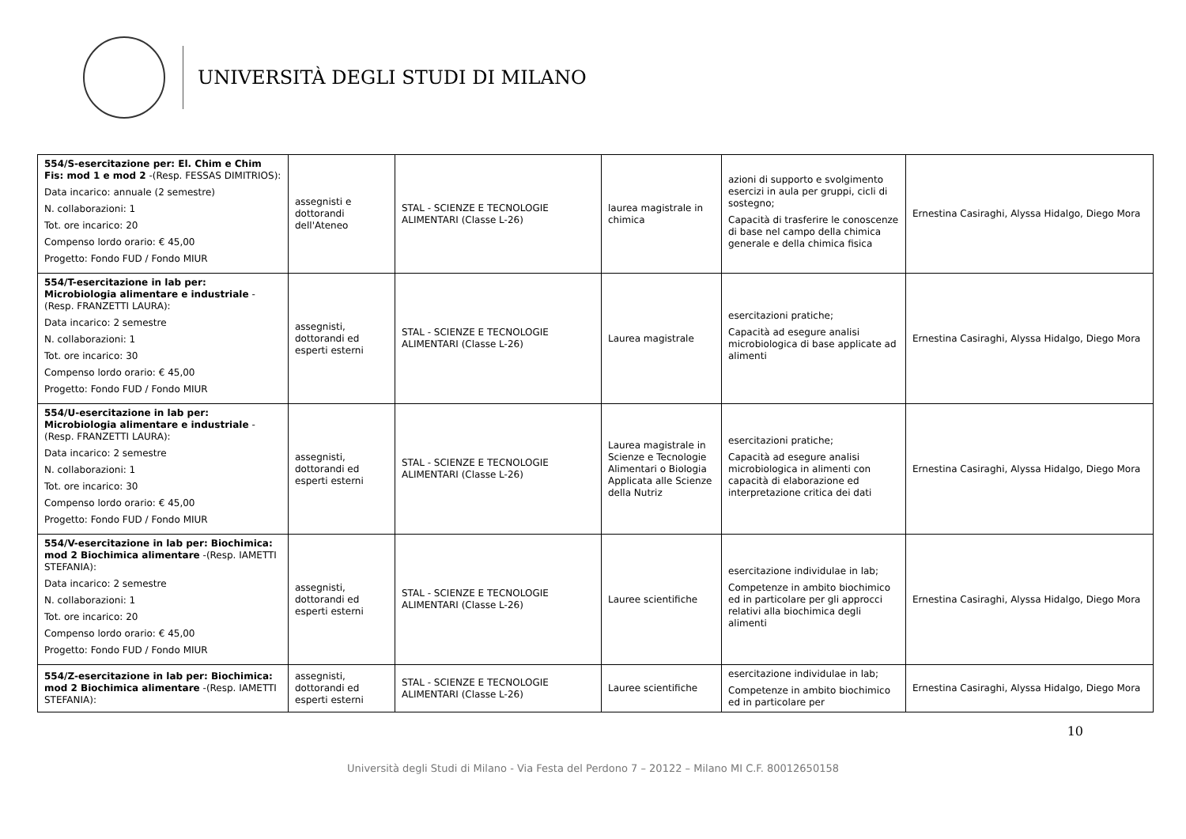UNIVERSITÀ DEGLI STUDI DI MILANO
| 554/S-esercitazione per: El. Chim e Chim Fis: mod 1 e mod 2 -(Resp. FESSAS DIMITRIOS): Data incarico: annuale (2 semestre) N. collaborazioni: 1 Tot. ore incarico: 20 Compenso lordo orario: € 45,00 Progetto: Fondo FUD / Fondo MIUR | assegnisti e dottorandi dell'Ateneo | STAL - SCIENZE E TECNOLOGIE ALIMENTARI (Classe L-26) | laurea magistrale in chimica | azioni di supporto e svolgimento esercizi in aula per gruppi, cicli di sostegno; Capacità di trasferire le conoscenze di base nel campo della chimica generale e della chimica fisica | Ernestina Casiraghi, Alyssa Hidalgo, Diego Mora |
| 554/T-esercitazione in lab per: Microbiologia alimentare e industriale -(Resp. FRANZETTI LAURA): Data incarico: 2 semestre N. collaborazioni: 1 Tot. ore incarico: 30 Compenso lordo orario: € 45,00 Progetto: Fondo FUD / Fondo MIUR | assegnisti, dottorandi ed esperti esterni | STAL - SCIENZE E TECNOLOGIE ALIMENTARI (Classe L-26) | Laurea magistrale | esercitazioni pratiche; Capacità ad esegure analisi microbiologica di base applicate ad alimenti | Ernestina Casiraghi, Alyssa Hidalgo, Diego Mora |
| 554/U-esercitazione in lab per: Microbiologia alimentare e industriale -(Resp. FRANZETTI LAURA): Data incarico: 2 semestre N. collaborazioni: 1 Tot. ore incarico: 30 Compenso lordo orario: € 45,00 Progetto: Fondo FUD / Fondo MIUR | assegnisti, dottorandi ed esperti esterni | STAL - SCIENZE E TECNOLOGIE ALIMENTARI (Classe L-26) | Laurea magistrale in Scienze e Tecnologie Alimentari o Biologia Applicata alle Scienze della Nutriz | esercitazioni pratiche; Capacità ad esegure analisi microbiologica in alimenti con capacità di elaborazione ed interpretazione critica dei dati | Ernestina Casiraghi, Alyssa Hidalgo, Diego Mora |
| 554/V-esercitazione in lab per: Biochimica: mod 2 Biochimica alimentare -(Resp. IAMETTI STEFANIA): Data incarico: 2 semestre N. collaborazioni: 1 Tot. ore incarico: 20 Compenso lordo orario: € 45,00 Progetto: Fondo FUD / Fondo MIUR | assegnisti, dottorandi ed esperti esterni | STAL - SCIENZE E TECNOLOGIE ALIMENTARI (Classe L-26) | Lauree scientifiche | esercitazione individulae in lab; Competenze in ambito biochimico ed in particolare per gli approcci relativi alla biochimica degli alimenti | Ernestina Casiraghi, Alyssa Hidalgo, Diego Mora |
| 554/Z-esercitazione in lab per: Biochimica: mod 2 Biochimica alimentare -(Resp. IAMETTI STEFANIA): | assegnisti, dottorandi ed esperti esterni | STAL - SCIENZE E TECNOLOGIE ALIMENTARI (Classe L-26) | Lauree scientifiche | esercitazione individulae in lab; Competenze in ambito biochimico ed in particolare per | Ernestina Casiraghi, Alyssa Hidalgo, Diego Mora |
10
Università degli Studi di Milano - Via Festa del Perdono 7 – 20122 – Milano MI C.F. 80012650158